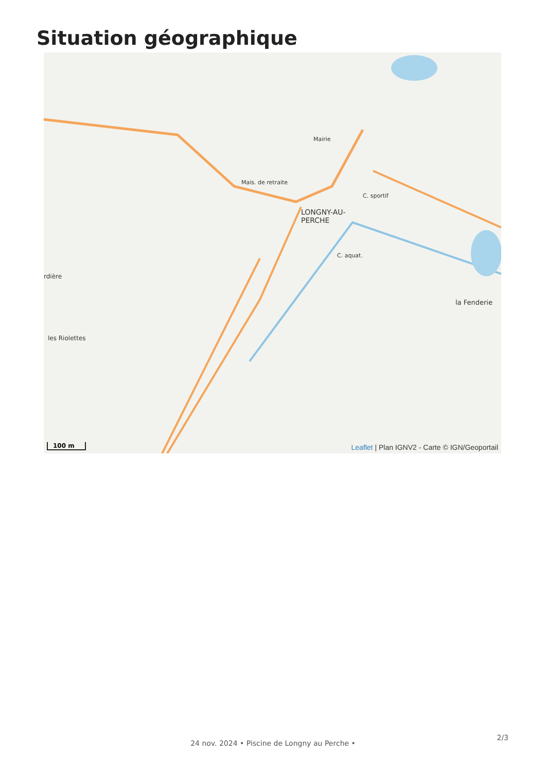Situation géographique
LONGNY-AU-
PERCHE
Mais. de retraite
Mairie
C. sportif
la Fenderie
les Riolettes
rdière
C. aquat.
100 m
Leaflet | Plan IGNV2 - Carte © IGN/Geoportail
2/3
24 nov. 2024 • Piscine de Longny au Perche •